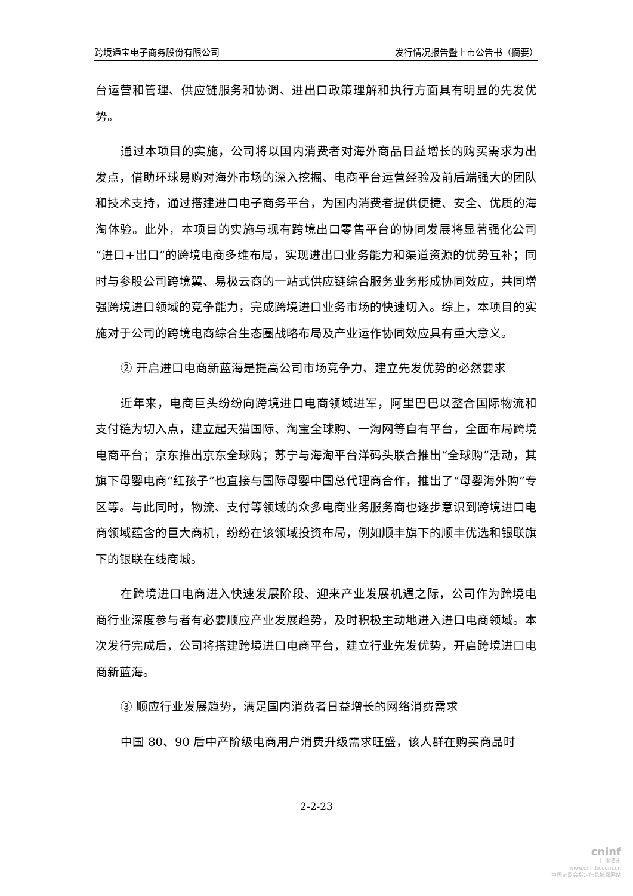跨境通宝电子商务股份有限公司 发行情况报告暨上市公告书（摘要）
台运营和管理、供应链服务和协调、进出口政策理解和执行方面具有明显的先发优势。
通过本项目的实施，公司将以国内消费者对海外商品日益增长的购买需求为出发点，借助环球易购对海外市场的深入挖掘、电商平台运营经验及前后端强大的团队和技术支持，通过搭建进口电子商务平台，为国内消费者提供便捷、安全、优质的海淘体验。此外，本项目的实施与现有跨境出口零售平台的协同发展将显著强化公司“进口+出口”的跨境电商多维布局，实现进出口业务能力和渠道资源的优势互补；同时与参股公司跨境翼、易极云商的一站式供应链综合服务业务形成协同效应，共同增强跨境进口领域的竞争能力，完成跨境进口业务市场的快速切入。综上，本项目的实施对于公司的跨境电商综合生态圈战略布局及产业运作协同效应具有重大意义。
② 开启进口电商新蓝海是提高公司市场竞争力、建立先发优势的必然要求
近年来，电商巨头纷纷向跨境进口电商领域进军，阿里巴巴以整合国际物流和支付链为切入点，建立起天猫国际、淘宝全球购、一淘网等自有平台，全面布局跨境电商平台；京东推出京东全球购；苏宁与海淘平台洋码头联合推出“全球购”活动，其旗下母婴电商“红孩子”也直接与国际母婴中国总代理商合作，推出了“母婴海外购”专区等。与此同时，物流、支付等领域的众多电商业务服务商也逐步意识到跨境进口电商领域蕴含的巨大商机，纷纷在该领域投资布局，例如顺丰旗下的顺丰优选和银联旗下的银联在线商城。
在跨境进口电商进入快速发展阶段、迎来产业发展机遇之际，公司作为跨境电商行业深度参与者有必要顺应产业发展趋势，及时积极主动地进入进口电商领域。本次发行完成后，公司将搭建跨境进口电商平台，建立行业先发优势，开启跨境进口电商新蓝海。
③ 顺应行业发展趋势，满足国内消费者日益增长的网络消费需求
中国 80、90 后中产阶级电商用户消费升级需求旺盛，该人群在购买商品时
2-2-23
cninf
巨潮资讯
www.cninfo.com.cn
中国证监会指定信息披露网站